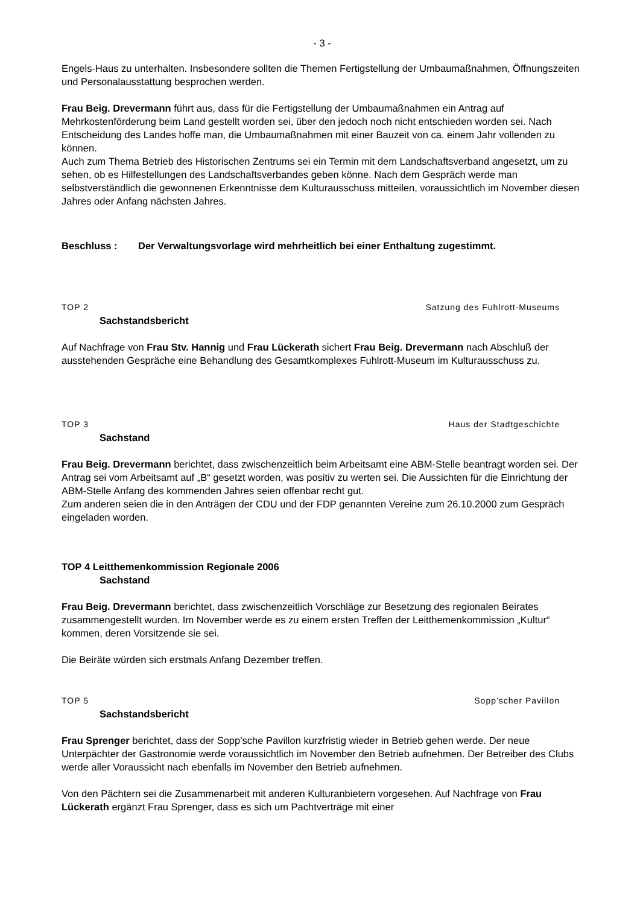- 3 -
Engels-Haus zu unterhalten. Insbesondere sollten die Themen Fertigstellung der Umbaumaßnahmen, Öffnungszeiten und Personalausstattung besprochen werden.
Frau Beig. Drevermann führt aus, dass für die Fertigstellung der Umbaumaßnahmen ein Antrag auf Mehrkostenförderung beim Land gestellt worden sei, über den jedoch noch nicht entschieden worden sei. Nach Entscheidung des Landes hoffe man, die Umbaumaßnahmen mit einer Bauzeit von ca. einem Jahr vollenden zu können.
Auch zum Thema Betrieb des Historischen Zentrums sei ein Termin mit dem Landschaftsverband angesetzt, um zu sehen, ob es Hilfestellungen des Landschaftsverbandes geben könne. Nach dem Gespräch werde man selbstverständlich die gewonnenen Erkenntnisse dem Kulturausschuss mitteilen, voraussichtlich im November diesen Jahres oder Anfang nächsten Jahres.
Beschluss : Der Verwaltungsvorlage wird mehrheitlich bei einer Enthaltung zugestimmt.
TOP 2 Satzung des Fuhlrott-Museums
Sachstandsbericht
Auf Nachfrage von Frau Stv. Hannig und Frau Lückerath sichert Frau Beig. Drevermann nach Abschluß der ausstehenden Gespräche eine Behandlung des Gesamtkomplexes Fuhlrott-Museum im Kulturausschuss zu.
TOP 3 Haus der Stadtgeschichte
Sachstand
Frau Beig. Drevermann berichtet, dass zwischenzeitlich beim Arbeitsamt eine ABM-Stelle beantragt worden sei. Der Antrag sei vom Arbeitsamt auf „B“ gesetzt worden, was positiv zu werten sei. Die Aussichten für die Einrichtung der ABM-Stelle Anfang des kommenden Jahres seien offenbar recht gut.
Zum anderen seien die in den Anträgen der CDU und der FDP genannten Vereine zum 26.10.2000 zum Gespräch eingeladen worden.
TOP 4 Leitthemenkommission Regionale 2006
Sachstand
Frau Beig. Drevermann berichtet, dass zwischenzeitlich Vorschläge zur Besetzung des regionalen Beirates zusammengestellt wurden. Im November werde es zu einem ersten Treffen der Leitthemenkommission „Kultur“ kommen, deren Vorsitzende sie sei.
Die Beiräte würden sich erstmals Anfang Dezember treffen.
TOP 5 Sopp’scher Pavillon
Sachstandsbericht
Frau Sprenger berichtet, dass der Sopp’sche Pavillon kurzfristig wieder in Betrieb gehen werde. Der neue Unterpächter der Gastronomie werde voraussichtlich im November den Betrieb aufnehmen. Der Betreiber des Clubs werde aller Voraussicht nach ebenfalls im November den Betrieb aufnehmen.
Von den Pächtern sei die Zusammenarbeit mit anderen Kulturanbietern vorgesehen. Auf Nachfrage von Frau Lückerath ergänzt Frau Sprenger, dass es sich um Pachtverträge mit einer